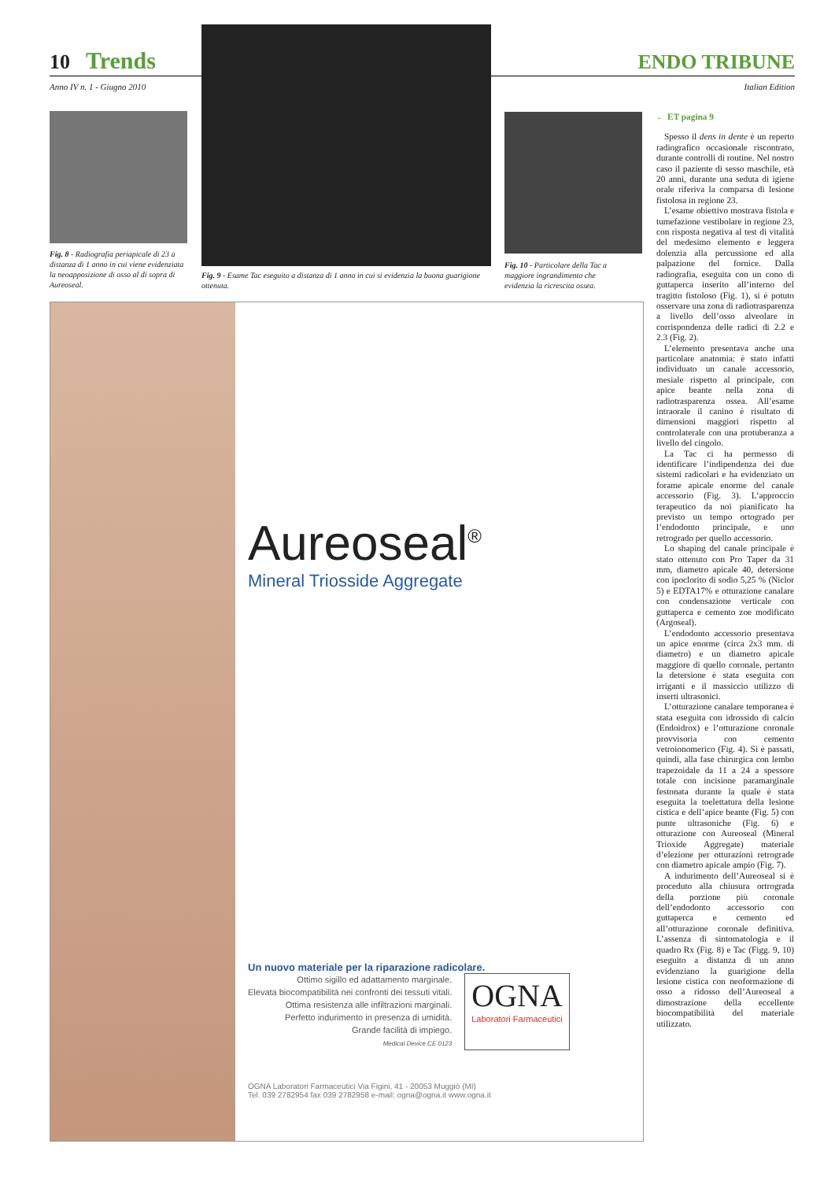10 Trends
ENDO TRIBUNE
Anno IV n. 1 - Giugno 2010 Italian Edition
Fig. 8 - Radiografia periapicale di 23 a distanza di 1 anno in cui viene evidenziata la neoapposizione di osso al di sopra di Aureoseal.
Fig. 9 - Esame Tac eseguito a distanza di 1 anno in cui si evidenzia la buona guarigione ottenuta.
Fig. 10 - Particolare della Tac a maggiore ingrandimento che evidenzia la ricrescita ossea.
Aureoseal<sup>®</sup>
Mineral Triosside Aggregate
Un nuovo materiale per la riparazione radicolare.
Ottimo sigillo ed adattamento marginale.
Elevata biocompatibilità nei confronti dei tessuti vitali.
Ottima resistenza alle infiltrazioni marginali.
Perfetto indurimento in presenza di umidità.
Grande facilità di impiego.
Medical Device CE 0123
OGNA
Laboratori Farmaceutici
OGNA Laboratori Farmaceutici Via Figini, 41 - 20053 Muggiò (MI)
Tel. 039 2782954 fax 039 2782958 e-mail: ogna@ogna.it www.ogna.it
← ET pagina 9
Spesso il dens in dente è un reperto radiografico occasionale riscontrato, durante controlli di routine. Nel nostro caso il paziente di sesso maschile, età 20 anni, durante una seduta di igiene orale riferiva la comparsa di lesione fistolosa in regione 23.
L’esame obiettivo mostrava fistola e tumefazione vestibolare in regione 23, con risposta negativa al test di vitalità del medesimo elemento e leggera dolenzia alla percussione ed alla palpazione del fornice. Dalla radiografia, eseguita con un cono di guttaperca inserito all’interno del tragitto fistoloso (Fig. 1), si è potuto osservare una zona di radiotrasparenza a livello dell’osso alveolare in corrispondenza delle radici di 2.2 e 2.3 (Fig. 2).
L’elemento presentava anche una particolare anatomia: è stato infatti individuato un canale accessorio, mesiale rispetto al principale, con apice beante nella zona di radiotrasparenza ossea. All’esame intraorale il canino è risultato di dimensioni maggiori rispetto al controlaterale con una protuberanza a livello del cingolo.
La Tac ci ha permesso di identificare l’indipendenza dei due sistemi radicolari e ha evidenziato un forame apicale enorme del canale accessorio (Fig. 3). L’approccio terapeutico da noi pianificato ha previsto un tempo ortogrado per l’endodonto principale, e uno retrogrado per quello accessorio.
Lo shaping del canale principale è stato ottenuto con Pro Taper da 31 mm, diametro apicale 40, detersione con ipoclorito di sodio 5,25 % (Niclor 5) e EDTA17% e otturazione canalare con condensazione verticale con guttaperca e cemento zoe modificato (Argoseal).
L’endodonto accessorio presentava un apice enorme (circa 2x3 mm. di diametro) e un diametro apicale maggiore di quello coronale, pertanto la detersione è stata eseguita con irriganti e il massiccio utilizzo di inserti ultrasonici.
L’otturazione canalare temporanea è stata eseguita con idrossido di calcio (Endoidrox) e l’otturazione coronale provvisoria con cemento vetroionomerico (Fig. 4). Si è passati, quindi, alla fase chirurgica con lembo trapezoidale da 11 a 24 a spessore totale con incisione paramarginale festonata durante la quale è stata eseguita la toelettatura della lesione cistica e dell’apice beante (Fig. 5) con punte ultrasoniche (Fig. 6) e otturazione con Aureoseal (Mineral Trioxide Aggregate) materiale d’elezione per otturazioni retrograde con diametro apicale ampio (Fig. 7).
A indurimento dell’Aureoseal si è proceduto alla chiusura ortrograda della porzione più coronale dell’endodonto accessorio con guttaperca e cemento ed all’otturazione coronale definitiva. L’assenza di sintomatologia e il quadro Rx (Fig. 8) e Tac (Figg. 9, 10) eseguito a distanza di un anno evidenziano la guarigione della lesione cistica con neoformazione di osso a ridosso dell’Aureoseal a dimostrazione della eccellente biocompatibilità del materiale utilizzato.